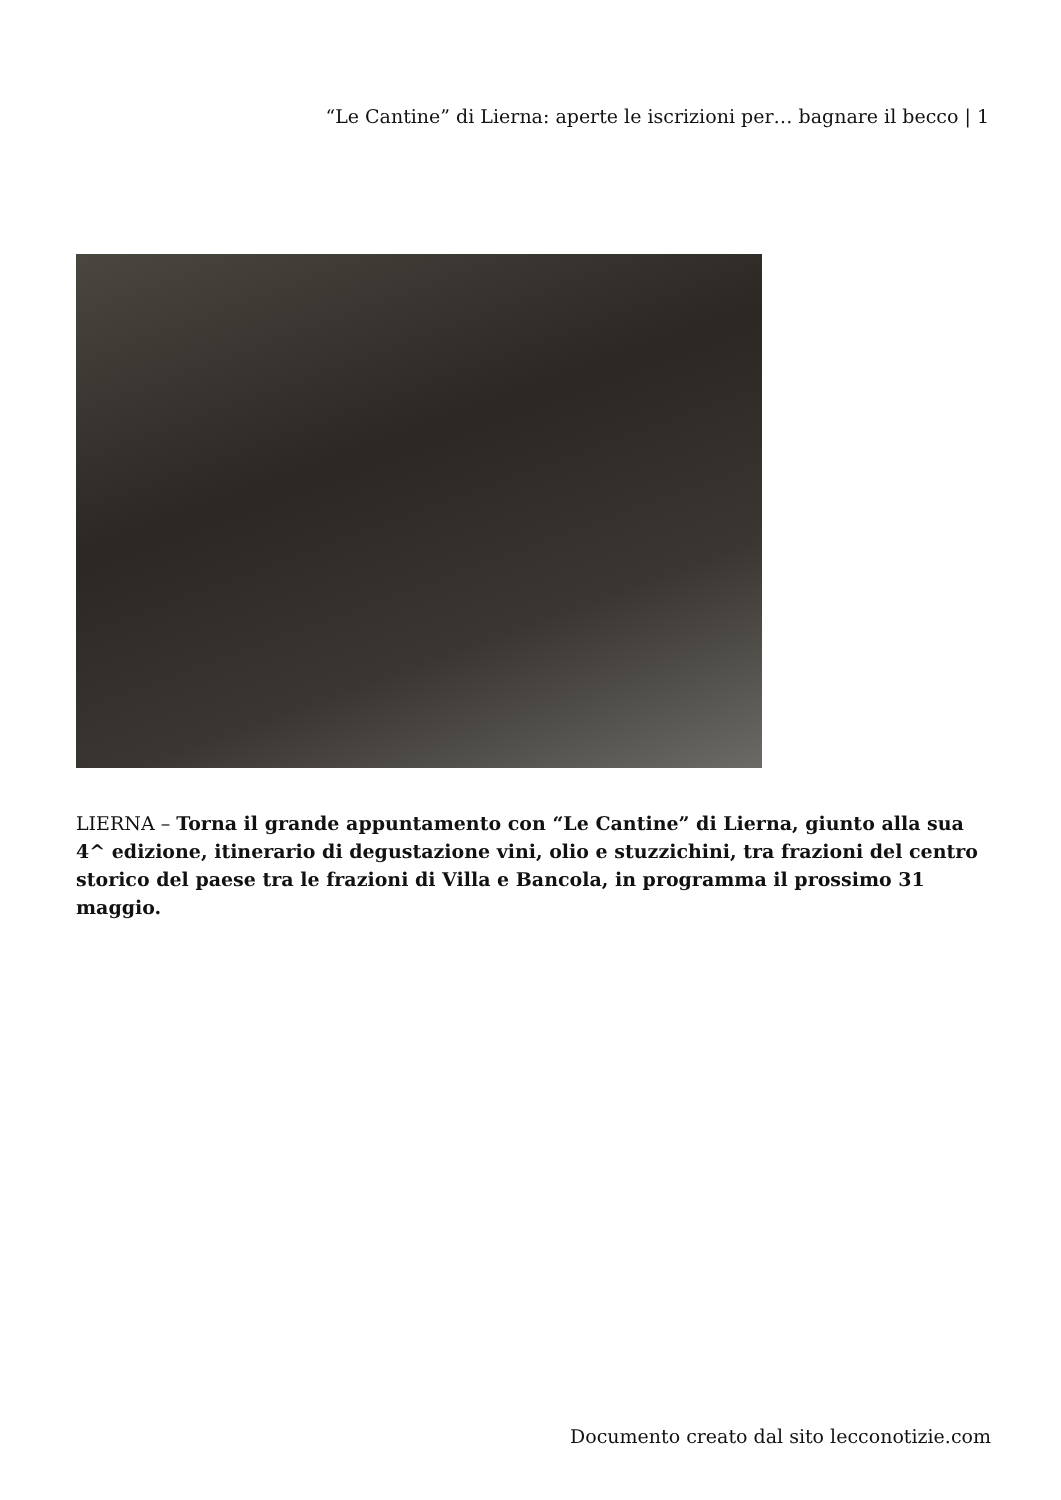“Le Cantine” di Lierna: aperte le iscrizioni per… bagnare il becco | 1
LIERNA – Torna il grande appuntamento con “Le Cantine” di Lierna, giunto alla sua 4^ edizione, itinerario di degustazione vini, olio e stuzzichini, tra frazioni del centro storico del paese tra le frazioni di Villa e Bancola, in programma il prossimo 31 maggio.
Documento creato dal sito lecconotizie.com